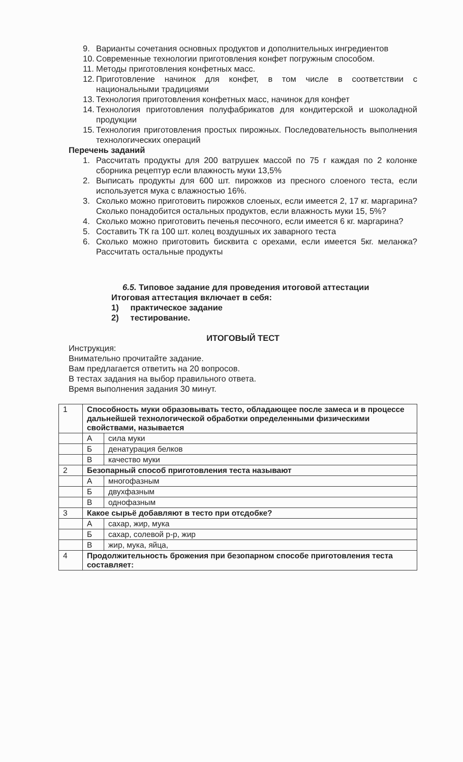9. Варианты сочетания основных продуктов и дополнительных ингредиентов
10. Современные технологии приготовления конфет погружным способом.
11. Методы приготовления конфетных масс.
12. Приготовление начинок для конфет, в том числе в соответствии с национальными традициями
13. Технология приготовления конфетных масс, начинок для конфет
14. Технология приготовления полуфабрикатов для кондитерской и шоколадной продукции
15. Технология приготовления простых пирожных. Последовательность выполнения технологических операций
Перечень заданий
1. Рассчитать продукты для 200 ватрушек массой по 75 г каждая по 2 колонке сборника рецептур если влажность муки 13,5%
2. Выписать продукты для 600 шт. пирожков из пресного слоеного теста, если используется мука с влажностью 16%.
3. Сколько можно приготовить пирожков слоеных, если имеется 2, 17 кг. маргарина? Сколько понадобится остальных продуктов, если влажность муки 15, 5%?
4. Сколько можно приготовить печенья песочного, если имеется 6 кг. маргарина?
5. Составить ТК га 100 шт. колец воздушных их заварного теста
6. Сколько можно приготовить бисквита с орехами, если имеется 5кг. меланжа? Рассчитать остальные продукты
6.5. Типовое задание для проведения итоговой аттестации
Итоговая аттестация включает в себя:
1) практическое задание
2) тестирование.
ИТОГОВЫЙ ТЕСТ
Инструкция:
Внимательно прочитайте задание.
Вам предлагается ответить на 20 вопросов.
В тестах задания на выбор правильного ответа.
Время выполнения задания 30 минут.
| 1 | Способность муки образовывать тесто, обладающее после замеса и в процессе дальнейшей технологической обработки определенными физическими свойствами, называется | |
| | А | сила муки |
| | Б | денатурация белков |
| | В | качество муки |
| 2 | Безопарный способ приготовления теста называют | |
| | А | многофазным |
| | Б | двухфазным |
| | В | однофазным |
| 3 | Какое сырьё добавляют в тесто при отсдобке? | |
| | А | сахар, жир, мука |
| | Б | сахар, солевой р-р, жир |
| | В | жир, мука, яйца, |
| 4 | Продолжительность брожения при безопарном способе приготовления теста составляет: | |